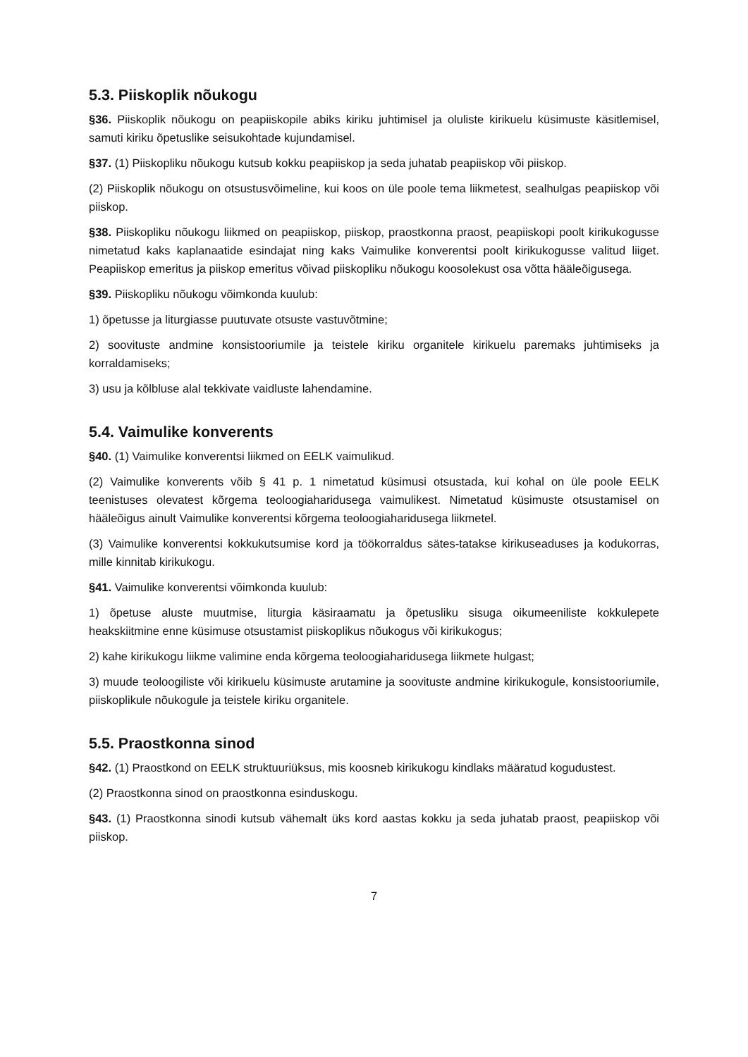5.3. Piiskoplik nõukogu
§36. Piiskoplik nõukogu on peapiiskopile abiks kiriku juhtimisel ja oluliste kirikuelu küsimuste käsitlemisel, samuti kiriku õpetuslike seisukohtade kujundamisel.
§37. (1) Piiskopliku nõukogu kutsub kokku peapiiskop ja seda juhatab peapiiskop või piiskop.
(2) Piiskoplik nõukogu on otsustusvõimeline, kui koos on üle poole tema liikmetest, sealhulgas peapiiskop või piiskop.
§38. Piiskopliku nõukogu liikmed on peapiiskop, piiskop, praostkonna praost, peapiiskopi poolt kirikukogusse nimetatud kaks kaplanaatide esindajat ning kaks Vaimulike konverentsi poolt kirikukogusse valitud liiget. Peapiiskop emeritus ja piiskop emeritus võivad piiskopliku nõukogu koosolekust osa võtta hääleõigusega.
§39. Piiskopliku nõukogu võimkonda kuulub:
1) õpetusse ja liturgiasse puutuvate otsuste vastuvõtmine;
2) soovituste andmine konsistooriumile ja teistele kiriku organitele kirikuelu paremaks juhtimiseks ja korraldamiseks;
3) usu ja kõlbluse alal tekkivate vaidluste lahendamine.
5.4. Vaimulike konverents
§40. (1) Vaimulike konverentsi liikmed on EELK vaimulikud.
(2) Vaimulike konverents võib § 41 p. 1 nimetatud küsimusi otsustada, kui kohal on üle poole EELK teenistuses olevatest kõrgema teoloogiaharidusega vaimulikest. Nimetatud küsimuste otsustamisel on hääleõigus ainult Vaimulike konverentsi kõrgema teoloogiaharidusega liikmetel.
(3) Vaimulike konverentsi kokkukutsumise kord ja töökorraldus sätes-tatakse kirikuseaduses ja kodukorras, mille kinnitab kirikukogu.
§41. Vaimulike konverentsi võimkonda kuulub:
1) õpetuse aluste muutmise, liturgia käsiraamatu ja õpetusliku sisuga oikumeeniliste kokkulepete heakskiitmine enne küsimuse otsustamist piiskoplikus nõukogus või kirikukogus;
2) kahe kirikukogu liikme valimine enda kõrgema teoloogiaharidusega liikmete hulgast;
3) muude teoloogiliste või kirikuelu küsimuste arutamine ja soovituste andmine kirikukogule, konsistooriumile, piiskoplikule nõukogule ja teistele kiriku organitele.
5.5. Praostkonna sinod
§42. (1) Praostkond on EELK struktuuriüksus, mis koosneb kirikukogu kindlaks määratud kogudustest.
(2) Praostkonna sinod on praostkonna esinduskogu.
§43. (1) Praostkonna sinodi kutsub vähemalt üks kord aastas kokku ja seda juhatab praost, peapiiskop või piiskop.
7